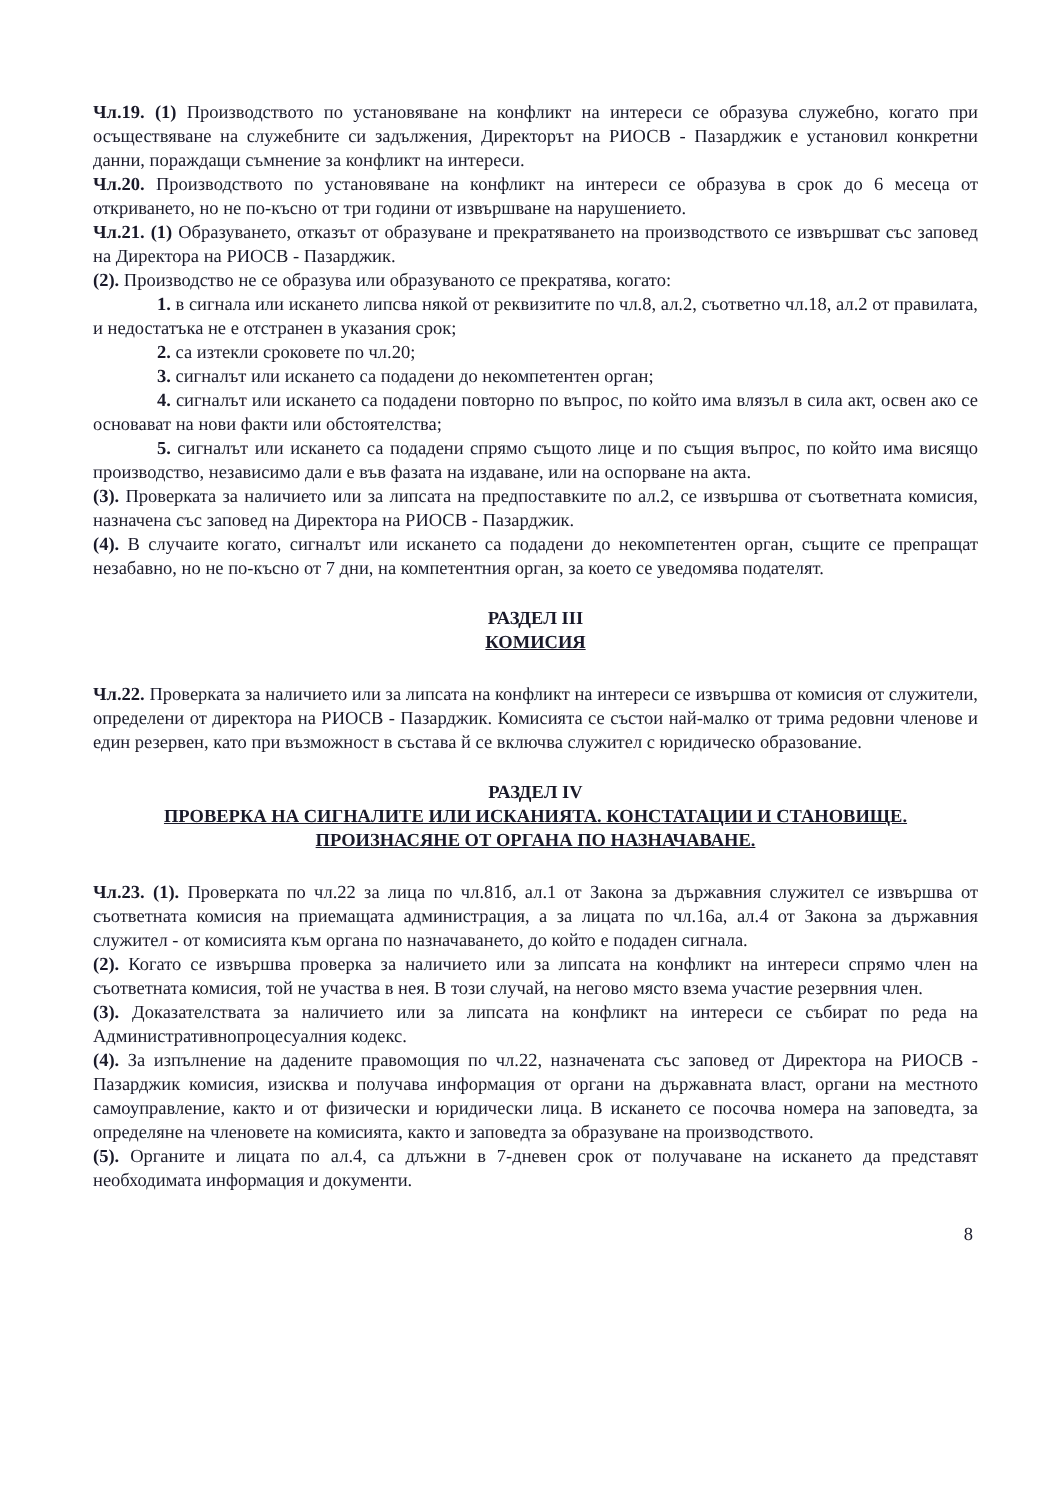Чл.19. (1) Производството по установяване на конфликт на интереси се образува служебно, когато при осъществяване на служебните си задължения, Директорът на РИОСВ - Пазарджик е установил конкретни данни, пораждащи съмнение за конфликт на интереси.
Чл.20. Производството по установяване на конфликт на интереси се образува в срок до 6 месеца от откриването, но не по-късно от три години от извършване на нарушението.
Чл.21. (1) Образуването, отказът от образуване и прекратяването на производството се извършват със заповед на Директора на РИОСВ - Пазарджик.
(2). Производство не се образува или образуваното се прекратява, когато:
1. в сигнала или искането липсва някой от реквизитите по чл.8, ал.2, съответно чл.18, ал.2 от правилата, и недостатъка не е отстранен в указания срок;
2. са изтекли сроковете по чл.20;
3. сигналът или искането са подадени до некомпетентен орган;
4. сигналът или искането са подадени повторно по въпрос, по който има влязъл в сила акт, освен ако се основават на нови факти или обстоятелства;
5. сигналът или искането са подадени спрямо същото лице и по същия въпрос, по който има висящо производство, независимо дали е във фазата на издаване, или на оспорване на акта.
(3). Проверката за наличието или за липсата на предпоставките по ал.2, се извършва от съответната комисия, назначена със заповед на Директора на РИОСВ - Пазарджик.
(4). В случаите когато, сигналът или искането са подадени до некомпетентен орган, същите се препращат незабавно, но не по-късно от 7 дни, на компетентния орган, за което се уведомява подателят.
РАЗДЕЛ III
КОМИСИЯ
Чл.22. Проверката за наличието или за липсата на конфликт на интереси се извършва от комисия от служители, определени от директора на РИОСВ - Пазарджик. Комисията се състои най-малко от трима редовни членове и един резервен, като при възможност в състава й се включва служител с юридическо образование.
РАЗДЕЛ IV
ПРОВЕРКА НА СИГНАЛИТЕ ИЛИ ИСКАНИЯТА. КОНСТАТАЦИИ И СТАНОВИЩЕ. ПРОИЗНАСЯНЕ ОТ ОРГАНА ПО НАЗНАЧАВАНЕ.
Чл.23. (1). Проверката по чл.22 за лица по чл.81б, ал.1 от Закона за държавния служител се извършва от съответната комисия на приемащата администрация, а за лицата по чл.16а, ал.4 от Закона за държавния служител - от комисията към органа по назначаването, до който е подаден сигнала.
(2). Когато се извършва проверка за наличието или за липсата на конфликт на интереси спрямо член на съответната комисия, той не участва в нея. В този случай, на негово място взема участие резервния член.
(3). Доказателствата за наличието или за липсата на конфликт на интереси се събират по реда на Административнопроцесуалния кодекс.
(4). За изпълнение на дадените правомощия по чл.22, назначената със заповед от Директора на РИОСВ - Пазарджик комисия, изисква и получава информация от органи на държавната власт, органи на местното самоуправление, както и от физически и юридически лица. В искането се посочва номера на заповедта, за определяне на членовете на комисията, както и заповедта за образуване на производството.
(5). Органите и лицата по ал.4, са длъжни в 7-дневен срок от получаване на искането да представят необходимата информация и документи.
8